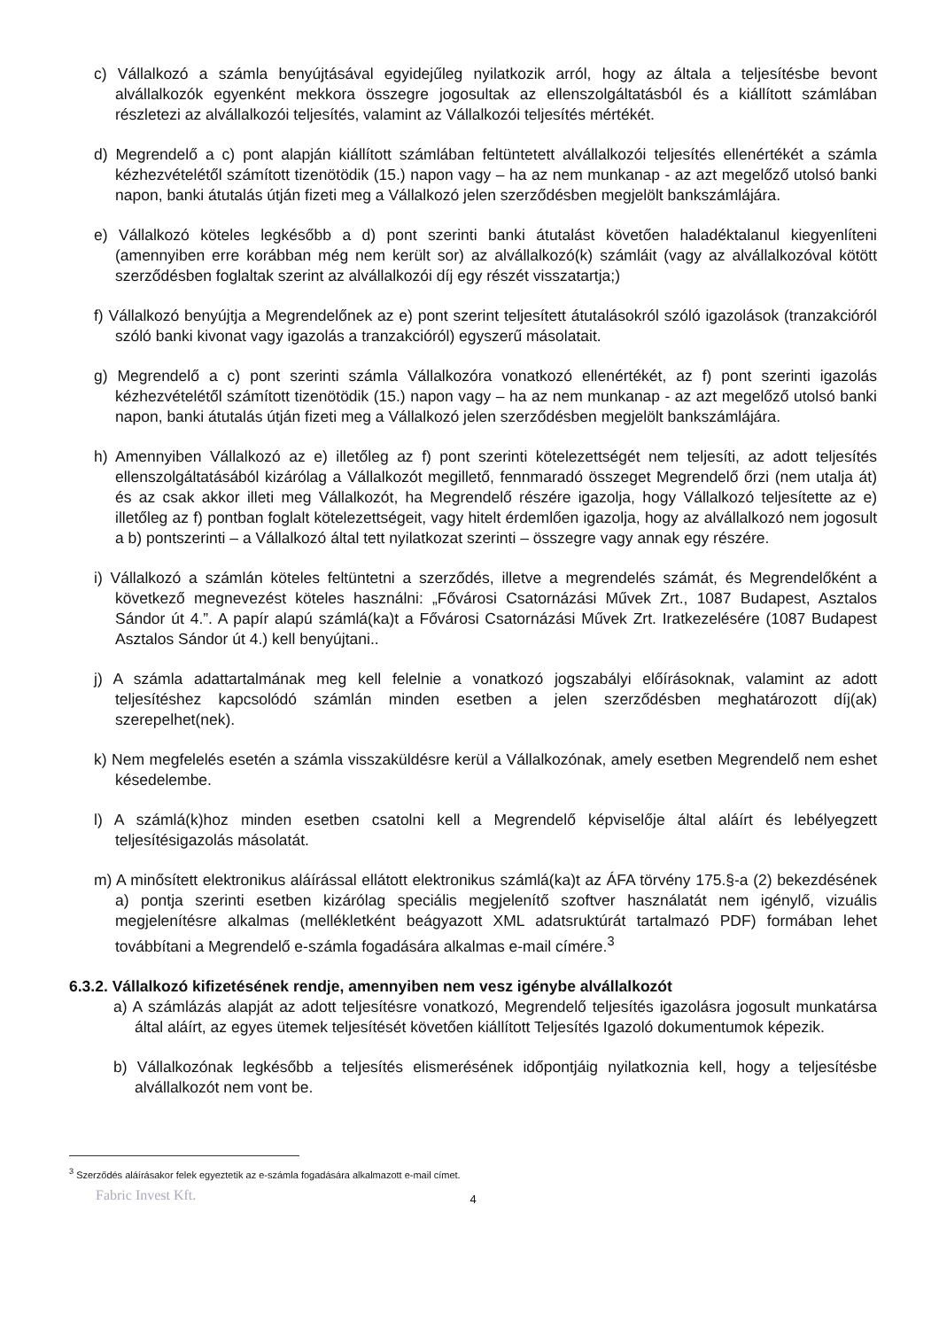c) Vállalkozó a számla benyújtásával egyidejűleg nyilatkozik arról, hogy az általa a teljesítésbe bevont alvállalkozók egyenként mekkora összegre jogosultak az ellenszolgáltatásból és a kiállított számlában részletezi az alvállalkozói teljesítés, valamint az Vállalkozói teljesítés mértékét.
d) Megrendelő a c) pont alapján kiállított számlában feltüntetett alvállalkozói teljesítés ellenértékét a számla kézhezvételétől számított tizenötödik (15.) napon vagy – ha az nem munkanap - az azt megelőző utolsó banki napon, banki átutalás útján fizeti meg a Vállalkozó jelen szerződésben megjelölt bankszámlájára.
e) Vállalkozó köteles legkésőbb a d) pont szerinti banki átutalást követően haladéktalanul kiegyenlíteni (amennyiben erre korábban még nem került sor) az alvállalkozó(k) számláit (vagy az alvállalkozóval kötött szerződésben foglaltak szerint az alvállalkozói díj egy részét visszatartja;)
f) Vállalkozó benyújtja a Megrendelőnek az e) pont szerint teljesített átutalásokról szóló igazolások (tranzakcióról szóló banki kivonat vagy igazolás a tranzakcióról) egyszerű másolatait.
g) Megrendelő a c) pont szerinti számla Vállalkozóra vonatkozó ellenértékét, az f) pont szerinti igazolás kézhezvételétől számított tizenötödik (15.) napon vagy – ha az nem munkanap - az azt megelőző utolsó banki napon, banki átutalás útján fizeti meg a Vállalkozó jelen szerződésben megjelölt bankszámlájára.
h) Amennyiben Vállalkozó az e) illetőleg az f) pont szerinti kötelezettségét nem teljesíti, az adott teljesítés ellenszolgáltatásából kizárólag a Vállalkozót megillető, fennmaradó összeget Megrendelő őrzi (nem utalja át) és az csak akkor illeti meg Vállalkozót, ha Megrendelő részére igazolja, hogy Vállalkozó teljesítette az e) illetőleg az f) pontban foglalt kötelezettségeit, vagy hitelt érdemlően igazolja, hogy az alvállalkozó nem jogosult a b) pontszerinti – a Vállalkozó által tett nyilatkozat szerinti – összegre vagy annak egy részére.
i) Vállalkozó a számlán köteles feltüntetni a szerződés, illetve a megrendelés számát, és Megrendelőként a következő megnevezést köteles használni: „Fővárosi Csatornázási Művek Zrt., 1087 Budapest, Asztalos Sándor út 4.”. A papír alapú számlá(ka)t a Fővárosi Csatornázási Művek Zrt. Iratkezelésére (1087 Budapest Asztalos Sándor út 4.) kell benyújtani..
j) A számla adattartalmának meg kell felelnie a vonatkozó jogszabályi előírásoknak, valamint az adott teljesítéshez kapcsolódó számlán minden esetben a jelen szerződésben meghatározott díj(ak) szerepelhet(nek).
k) Nem megfelelés esetén a számla visszaküldésre kerül a Vállalkozónak, amely esetben Megrendelő nem eshet késedelembe.
l) A számlá(k)hoz minden esetben csatolni kell a Megrendelő képviselője által aláírt és lebélyegzett teljesítésigazolás másolatát.
m) A minősített elektronikus aláírással ellátott elektronikus számlá(ka)t az ÁFA törvény 175.§-a (2) bekezdésének a) pontja szerinti esetben kizárólag speciális megjelenítő szoftver használatát nem igénylő, vizuális megjelenítésre alkalmas (mellékletként beágyazott XML adatsruktúrát tartalmazó PDF) formában lehet továbbítani a Megrendelő e-számla fogadására alkalmas e-mail címére.<sup>3</sup>
6.3.2. Vállalkozó kifizetésének rendje, amennyiben nem vesz igénybe alvállalkozót
a) A számlázás alapját az adott teljesítésre vonatkozó, Megrendelő teljesítés igazolásra jogosult munkatársa által aláírt, az egyes ütemek teljesítését követően kiállított Teljesítés Igazoló dokumentumok képezik.
b) Vállalkozónak legkésőbb a teljesítés elismerésének időpontjáig nyilatkoznia kell, hogy a teljesítésbe alvállalkozót nem vont be.
<sup>3</sup> Szerződés aláírásakor felek egyeztetik az e-számla fogadására alkalmazott e-mail címet.
Fabric Invest Kft.
4